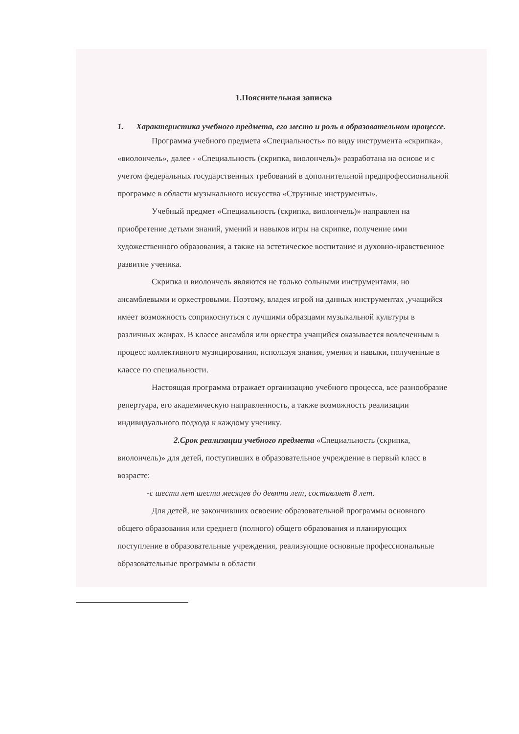1.Пояснительная записка
1. Характеристика учебного предмета, его место и роль в образовательном процессе.
Программа учебного предмета «Специальность» по виду инструмента «скрипка», «виолончель», далее - «Специальность (скрипка, виолончель)» разработана на основе и с учетом федеральных государственных требований в дополнительной предпрофессиональной программе в области музыкального искусства «Струнные инструменты».
Учебный предмет «Специальность (скрипка, виолончель)» направлен на приобретение детьми знаний, умений и навыков игры на скрипке, получение ими художественного образования, а также на эстетическое воспитание и духовно-нравственное развитие ученика.
Скрипка и виолончель являются не только сольными инструментами, но ансамблевыми и оркестровыми. Поэтому, владея игрой на данных инструментах ,учащийся имеет возможность соприкоснуться с лучшими образцами музыкальной культуры в различных жанрах. В классе ансамбля или оркестра учащийся оказывается вовлеченным в процесс коллективного музицирования, используя знания, умения и навыки, полученные в классе по специальности.
Настоящая программа отражает организацию учебного процесса, все разнообразие репертуара, его академическую направленность, а также возможность реализации индивидуального подхода к каждому ученику.
2.Срок реализации учебного предмета «Специальность (скрипка, виолончель)» для детей, поступивших в образовательное учреждение в первый класс в возрасте:
-с шести лет шести месяцев до девяти лет, составляет 8 лет.
Для детей, не закончивших освоение образовательной программы основного общего образования или среднего (полного) общего образования и планирующих поступление в образовательные учреждения, реализующие основные профессиональные образовательные программы в области